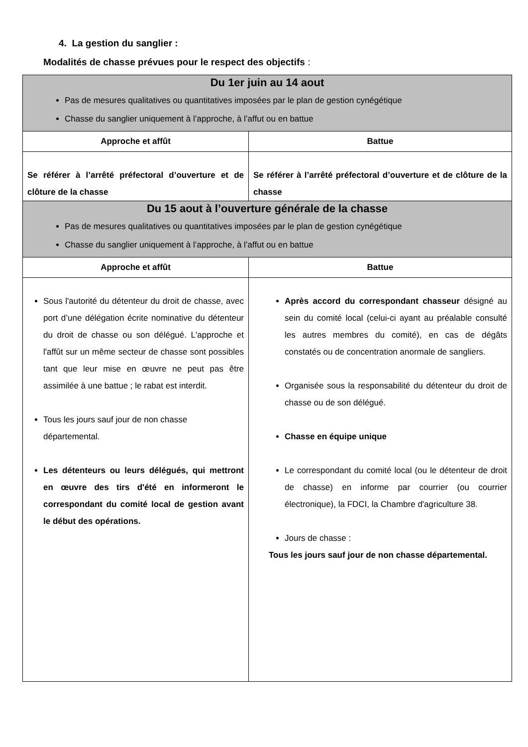4. La gestion du sanglier :
Modalités de chasse prévues pour le respect des objectifs :
| Du 1er juin au 14 aout Pas de mesures qualitatives ou quantitatives imposées par le plan de gestion cynégétique Chasse du sanglier uniquement à l’approche, à l’affut ou en battue | |
| Approche et affût | Battue |
| Se référer à l’arrêté préfectoral d’ouverture et de clôture de la chasse | Se référer à l’arrêté préfectoral d’ouverture et de clôture de la chasse |
| Du 15 aout à l’ouverture générale de la chasse Pas de mesures qualitatives ou quantitatives imposées par le plan de gestion cynégétique Chasse du sanglier uniquement à l’approche, à l’affut ou en battue | |
| Approche et affût | Battue |
| Sous l'autorité du détenteur du droit de chasse, avec port d’une délégation écrite nominative du détenteur du droit de chasse ou son délégué. L'approche et l'affût sur un même secteur de chasse sont possibles tant que leur mise en œuvre ne peut pas être assimilée à une battue ; le rabat est interdit. Tous les jours sauf jour de non chasse départemental. Les détenteurs ou leurs délégués, qui mettront en œuvre des tirs d'été en informeront le correspondant du comité local de gestion avant le début des opérations. | Après accord du correspondant chasseur désigné au sein du comité local (celui-ci ayant au préalable consulté les autres membres du comité), en cas de dégâts constatés ou de concentration anormale de sangliers. Organisée sous la responsabilité du détenteur du droit de chasse ou de son délégué. Chasse en équipe unique Le correspondant du comité local (ou le détenteur de droit de chasse) en informe par courrier (ou courrier électronique), la FDCI, la Chambre d'agriculture 38. Jours de chasse : Tous les jours sauf jour de non chasse départemental. |